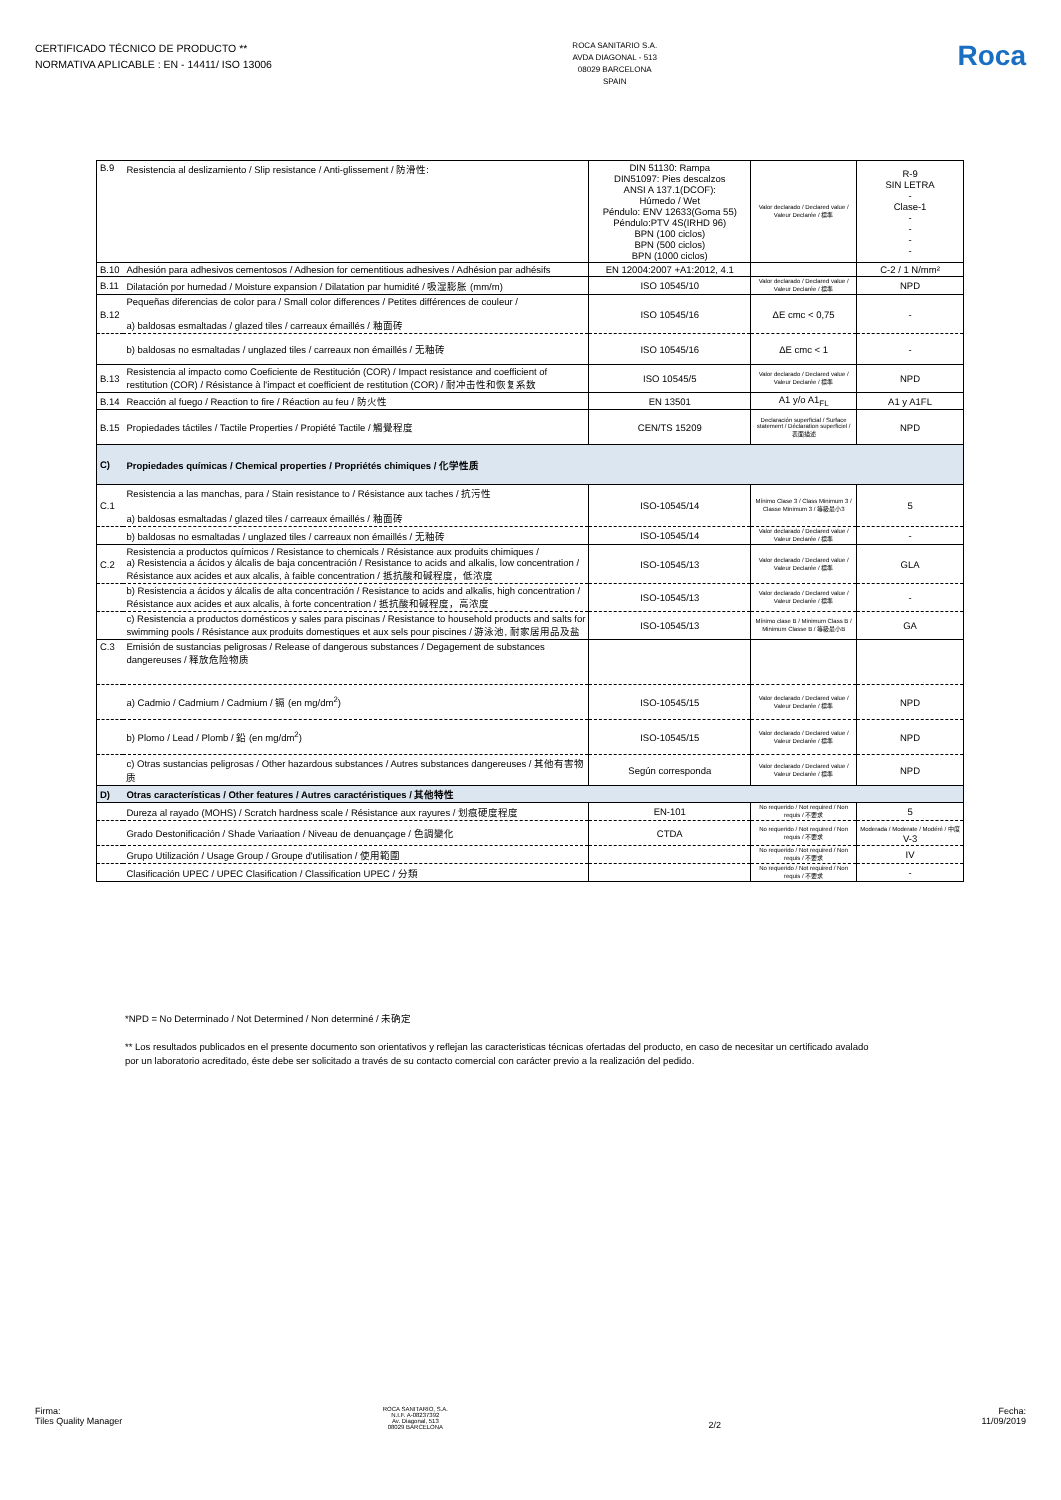CERTIFICADO TÉCNICO DE PRODUCTO **
NORMATIVA APLICABLE : EN - 14411/ ISO 13006
ROCA SANITARIO S.A.
AVDA DIAGONAL - 513
08029 BARCELONA
SPAIN
Roca
| B.9 | Resistencia al deslizamiento / Slip resistance / Anti-glissement / 防滑性: | DIN 51130: Rampa DIN51097: Pies descalzos ANSI A 137.1(DCOF): Húmedo / Wet Péndulo: ENV 12633(Goma 55) Péndulo:PTV 4S(IRHD 96) BPN (100 ciclos) BPN (500 ciclos) BPN (1000 ciclos) | Valor declarado / Declared value / Valeur Declarée / 標準 | R-9 SIN LETRA - Clase-1 - - - - |
| B.10 | Adhesión para adhesivos cementosos / Adhesion for cementitious adhesives / Adhésion par adhésifs | EN 12004:2007 +A1:2012, 4.1 | | C-2 / 1 N/mm² |
| B.11 | Dilatación por humedad / Moisture expansion / Dilatation par humidité / 吸湿膨胀 (mm/m) | ISO 10545/10 | Valor declarado / Declared value / Valeur Declarée / 標準 | NPD |
| B.12 | Pequeñas diferencias de color para / Small color differences / Petites différences de couleur / a) baldosas esmaltadas / glazed tiles / carreaux émaillés / 釉面砖 | ISO 10545/16 | ΔE cmc < 0,75 | - |
| | b) baldosas no esmaltadas / unglazed tiles / carreaux non émaillés / 无釉砖 | ISO 10545/16 | ΔE cmc < 1 | - |
| B.13 | Resistencia al impacto como Coeficiente de Restitución (COR) / Impact resistance and coefficient of restitution (COR) / Résistance à l'impact et coefficient de restitution (COR) / 耐冲击性和恢复系数 | ISO 10545/5 | Valor declarado / Declared value / Valeur Declarée / 標準 | NPD |
| B.14 | Reacción al fuego / Reaction to fire / Réaction au feu / 防火性 | EN 13501 | A1 y/o A1<sub>FL</sub> | A1 y A1FL |
| B.15 | Propiedades táctiles / Tactile Properties / Propiété Tactile / 觸覺程度 | CEN/TS 15209 | Declaración superficial / Surface statement / Déclaration superficiel / 表面描述 | NPD |
| C) | Propiedades químicas / Chemical properties / Propriétés chimiques / 化学性质 | | | |
| C.1 | Resistencia a las manchas, para / Stain resistance to / Résistance aux taches / 抗污性 a) baldosas esmaltadas / glazed tiles / carreaux émaillés / 釉面砖 | ISO-10545/14 | Mínimo Clase 3 / Class Minimum 3 / Classe Minimum 3 / 等級最小3 | 5 |
| | b) baldosas no esmaltadas / unglazed tiles / carreaux non émaillés / 无釉砖 | ISO-10545/14 | Valor declarado / Declared value / Valeur Declarée / 標準 | - |
| C.2 | Resistencia a productos químicos / Resistance to chemicals / Résistance aux produits chimiques / a) Resistencia a ácidos y álcalis de baja concentración / Resistance to acids and alkalis, low concentration / Résistance aux acides et aux alcalis, à faible concentration / 抵抗酸和碱程度，低浓度 | ISO-10545/13 | Valor declarado / Declared value / Valeur Declarée / 標準 | GLA |
| | b) Resistencia a ácidos y álcalis de alta concentración / Resistance to acids and alkalis, high concentration / Résistance aux acides et aux alcalis, à forte concentration / 抵抗酸和碱程度，高浓度 | ISO-10545/13 | Valor declarado / Declared value / Valeur Declarée / 標準 | - |
| | c) Resistencia a productos domésticos y sales para piscinas / Resistance to household products and salts for swimming pools / Résistance aux produits domestiques et aux sels pour piscines / 游泳池, 耐家居用品及盐 | ISO-10545/13 | Mínimo clase B / Minimum Class B / Minimum Classe B / 等級最小B | GA |
| C.3 | Emisión de sustancias peligrosas / Release of dangerous substances / Degagement de substances dangereuses / 释放危险物质 | | | |
| | a) Cadmio / Cadmium / Cadmium / 镉 (en mg/dm<sup>2</sup>) | ISO-10545/15 | Valor declarado / Declared value / Valeur Declarée / 標準 | NPD |
| | b) Plomo / Lead / Plomb / 鉛 (en mg/dm<sup>2</sup>) | ISO-10545/15 | Valor declarado / Declared value / Valeur Declarée / 標準 | NPD |
| | c) Otras sustancias peligrosas / Other hazardous substances / Autres substances dangereuses / 其他有害物质 | Según corresponda | Valor declarado / Declared value / Valeur Declarée / 標準 | NPD |
| D) | Otras características / Other features / Autres caractéristiques / 其他特性 | | | |
| | Dureza al rayado (MOHS) / Scratch hardness scale / Résistance aux rayures / 划痕硬度程度 | EN-101 | No requerido / Not required / Non requis / 不要求 | 5 |
| | Grado Destonificación / Shade Variaation / Niveau de denuançage / 色調變化 | CTDA | No requerido / Not required / Non requis / 不要求 | Moderada / Moderate / Modéré / 中度 V-3 |
| | Grupo Utilización / Usage Group / Groupe d'utilisation / 使用範圍 | | No requerido / Not required / Non requis / 不要求 | IV |
| | Clasificación UPEC / UPEC Clasification / Classification UPEC / 分類 | | No requerido / Not required / Non requis / 不要求 | - |
*NPD = No Determinado / Not Determined / Non determiné / 未确定
** Los resultados publicados en el presente documento son orientativos y reflejan las caracteristicas técnicas ofertadas del producto, en caso de necesitar un certificado avalado
por un laboratorio acreditado, éste debe ser solicitado a través de su contacto comercial con carácter previo a la realización del pedido.
Firma:
Tiles Quality Manager
ROCA SANITARIO, S.A.
N.I.F. A-08237392
Av. Diagonal, 513
08029 BARCELONA
2/2 Fecha:
11/09/2019